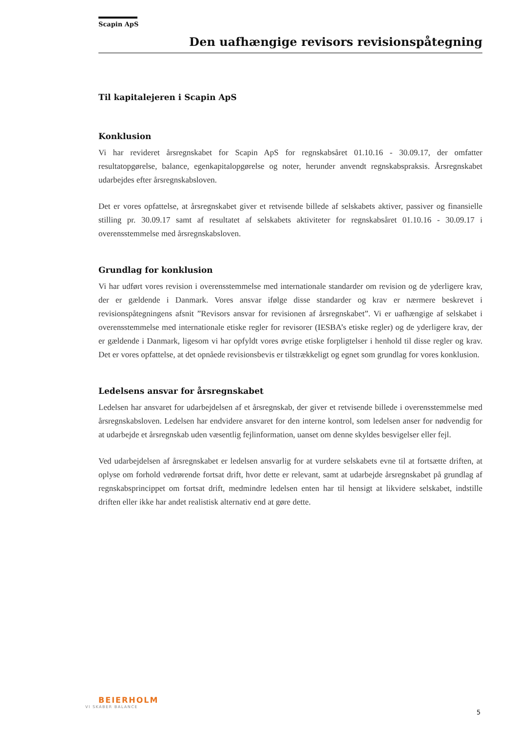Scapin ApS
Den uafhængige revisors revisionspåtegning
Til kapitalejeren i Scapin ApS
Konklusion
Vi har revideret årsregnskabet for Scapin ApS for regnskabsåret 01.10.16 - 30.09.17, der omfatter resultatopgørelse, balance, egenkapitalopgørelse og noter, herunder anvendt regnskabspraksis. Årsregnskabet udarbejdes efter årsregnskabsloven.
Det er vores opfattelse, at årsregnskabet giver et retvisende billede af selskabets aktiver, passiver og finansielle stilling pr. 30.09.17 samt af resultatet af selskabets aktiviteter for regnskabsåret 01.10.16 - 30.09.17 i overensstemmelse med årsregnskabsloven.
Grundlag for konklusion
Vi har udført vores revision i overensstemmelse med internationale standarder om revision og de yderligere krav, der er gældende i Danmark. Vores ansvar ifølge disse standarder og krav er nærmere beskrevet i revisionspåtegningens afsnit ”Revisors ansvar for revisionen af årsregnskabet”. Vi er uafhængige af selskabet i overensstemmelse med internationale etiske regler for revisorer (IESBA’s etiske regler) og de yderligere krav, der er gældende i Danmark, ligesom vi har opfyldt vores øvrige etiske forpligtelser i henhold til disse regler og krav. Det er vores opfattelse, at det opnåede revisionsbevis er tilstrækkeligt og egnet som grundlag for vores konklusion.
Ledelsens ansvar for årsregnskabet
Ledelsen har ansvaret for udarbejdelsen af et årsregnskab, der giver et retvisende billede i overensstemmelse med årsregnskabsloven. Ledelsen har endvidere ansvaret for den interne kontrol, som ledelsen anser for nødvendig for at udarbejde et årsregnskab uden væsentlig fejlinformation, uanset om denne skyldes besvigelser eller fejl.
Ved udarbejdelsen af årsregnskabet er ledelsen ansvarlig for at vurdere selskabets evne til at fortsætte driften, at oplyse om forhold vedrørende fortsat drift, hvor dette er relevant, samt at udarbejde årsregnskabet på grundlag af regnskabsprincippet om fortsat drift, medmindre ledelsen enten har til hensigt at likvidere selskabet, indstille driften eller ikke har andet realistisk alternativ end at gøre dette.
BEIERHOLM
VI SKABER BALANCE
5